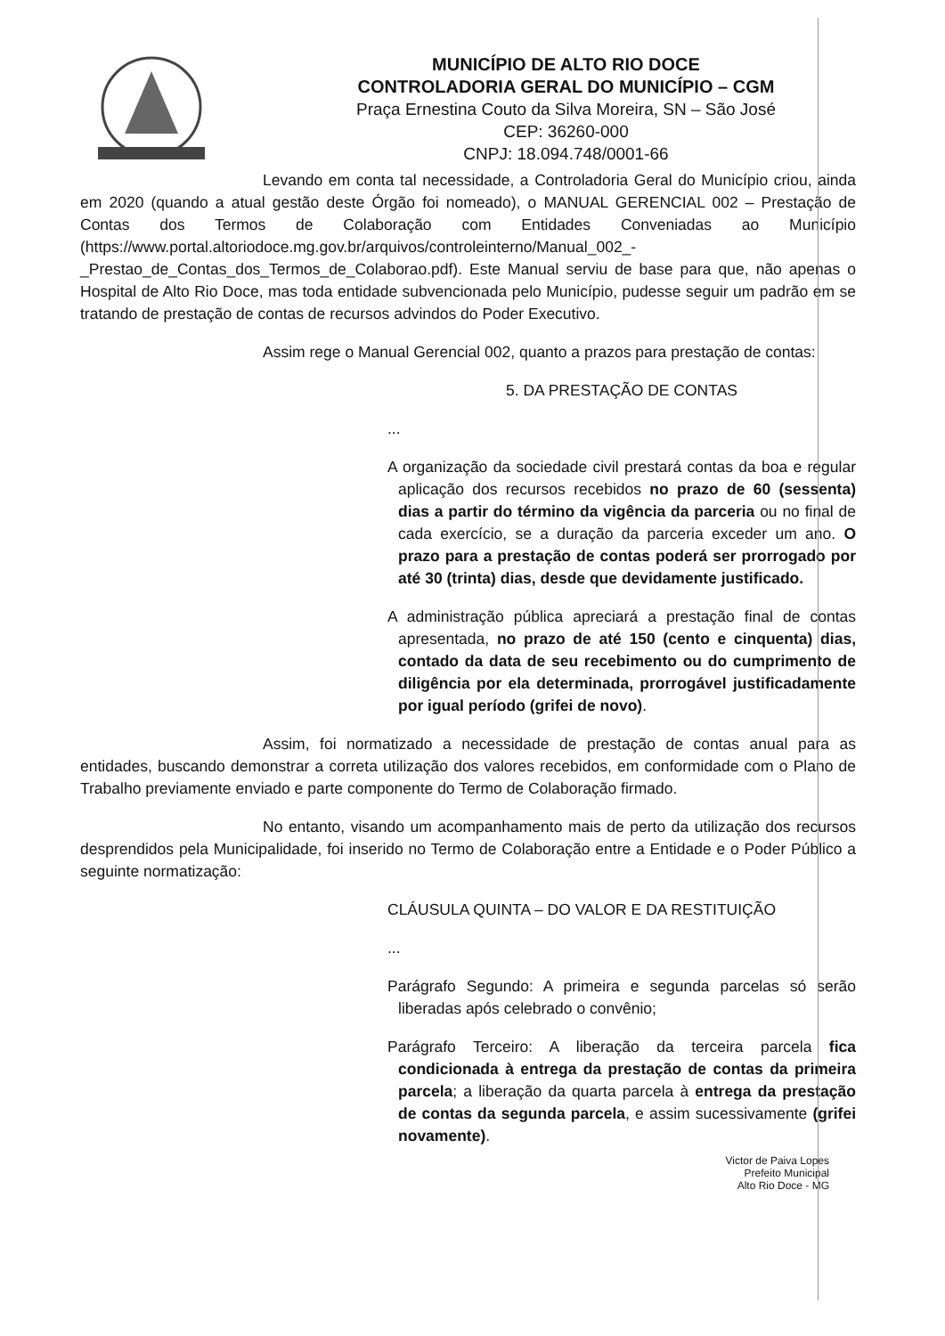MUNICÍPIO DE ALTO RIO DOCE
CONTROLADORIA GERAL DO MUNICÍPIO – CGM
Praça Ernestina Couto da Silva Moreira, SN – São José
CEP: 36260-000
CNPJ: 18.094.748/0001-66
Levando em conta tal necessidade, a Controladoria Geral do Município criou, ainda em 2020 (quando a atual gestão deste Órgão foi nomeado), o MANUAL GERENCIAL 002 – Prestação de Contas dos Termos de Colaboração com Entidades Conveniadas ao Município (https://www.portal.altoriodoce.mg.gov.br/arquivos/controleinterno/Manual_002_-_Prestao_de_Contas_dos_Termos_de_Colaborao.pdf). Este Manual serviu de base para que, não apenas o Hospital de Alto Rio Doce, mas toda entidade subvencionada pelo Município, pudesse seguir um padrão em se tratando de prestação de contas de recursos advindos do Poder Executivo.
Assim rege o Manual Gerencial 002, quanto a prazos para prestação de contas:
5. DA PRESTAÇÃO DE CONTAS
...
A organização da sociedade civil prestará contas da boa e regular aplicação dos recursos recebidos no prazo de 60 (sessenta) dias a partir do término da vigência da parceria ou no final de cada exercício, se a duração da parceria exceder um ano. O prazo para a prestação de contas poderá ser prorrogado por até 30 (trinta) dias, desde que devidamente justificado.
A administração pública apreciará a prestação final de contas apresentada, no prazo de até 150 (cento e cinquenta) dias, contado da data de seu recebimento ou do cumprimento de diligência por ela determinada, prorrogável justificadamente por igual período (grifei de novo).
Assim, foi normatizado a necessidade de prestação de contas anual para as entidades, buscando demonstrar a correta utilização dos valores recebidos, em conformidade com o Plano de Trabalho previamente enviado e parte componente do Termo de Colaboração firmado.
No entanto, visando um acompanhamento mais de perto da utilização dos recursos desprendidos pela Municipalidade, foi inserido no Termo de Colaboração entre a Entidade e o Poder Público a seguinte normatização:
CLÁUSULA QUINTA – DO VALOR E DA RESTITUIÇÃO
...
Parágrafo Segundo: A primeira e segunda parcelas só serão liberadas após celebrado o convênio;
Parágrafo Terceiro: A liberação da terceira parcela fica condicionada à entrega da prestação de contas da primeira parcela; a liberação da quarta parcela à entrega da prestação de contas da segunda parcela, e assim sucessivamente (grifei novamente).
Victor de Paiva Lopes
Prefeito Municipal
Alto Rio Doce - MG